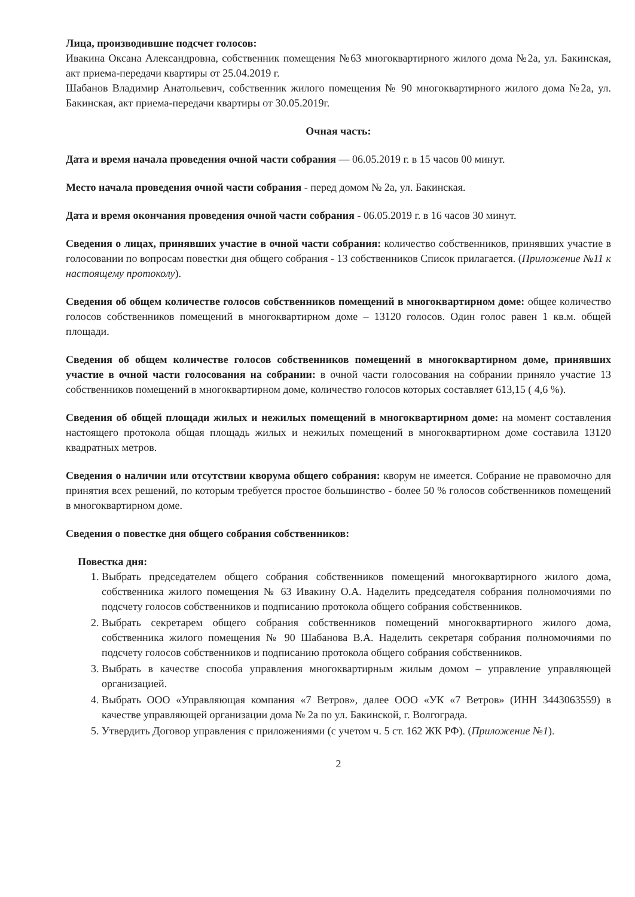Лица, производившие подсчет голосов:
Ивакина Оксана Александровна, собственник помещения №63 многоквартирного жилого дома №2а, ул. Бакинская, акт приема-передачи квартиры от 25.04.2019 г.
Шабанов Владимир Анатольевич, собственник жилого помещения № 90 многоквартирного жилого дома №2а, ул. Бакинская, акт приема-передачи квартиры от 30.05.2019г.
Очная часть:
Дата и время начала проведения очной части собрания — 06.05.2019 г. в 15 часов 00 минут.
Место начала проведения очной части собрания - перед домом № 2а, ул. Бакинская.
Дата и время окончания проведения очной части собрания - 06.05.2019 г. в 16 часов 30 минут.
Сведения о лицах, принявших участие в очной части собрания: количество собственников, принявших участие в голосовании по вопросам повестки дня общего собрания - 13 собственников Список прилагается. (Приложение №11 к настоящему протоколу).
Сведения об общем количестве голосов собственников помещений в многоквартирном доме: общее количество голосов собственников помещений в многоквартирном доме – 13120 голосов. Один голос равен 1 кв.м. общей площади.
Сведения об общем количестве голосов собственников помещений в многоквартирном доме, принявших участие в очной части голосования на собрании: в очной части голосования на собрании приняло участие 13 собственников помещений в многоквартирном доме, количество голосов которых составляет 613,15 ( 4,6 %).
Сведения об общей площади жилых и нежилых помещений в многоквартирном доме: на момент составления настоящего протокола общая площадь жилых и нежилых помещений в многоквартирном доме составила 13120 квадратных метров.
Сведения о наличии или отсутствии кворума общего собрания: кворум не имеется. Собрание не правомочно для принятия всех решений, по которым требуется простое большинство - более 50 % голосов собственников помещений в многоквартирном доме.
Сведения о повестке дня общего собрания собственников:
Повестка дня:
1. Выбрать председателем общего собрания собственников помещений многоквартирного жилого дома, собственника жилого помещения № 63 Ивакину О.А. Наделить председателя собрания полномочиями по подсчету голосов собственников и подписанию протокола общего собрания собственников.
2. Выбрать секретарем общего собрания собственников помещений многоквартирного жилого дома, собственника жилого помещения № 90 Шабанова В.А. Наделить секретаря собрания полномочиями по подсчету голосов собственников и подписанию протокола общего собрания собственников.
3. Выбрать в качестве способа управления многоквартирным жилым домом – управление управляющей организацией.
4. Выбрать ООО «Управляющая компания «7 Ветров», далее ООО «УК «7 Ветров» (ИНН 3443063559) в качестве управляющей организации дома № 2а по ул. Бакинской, г. Волгограда.
5. Утвердить Договор управления с приложениями (с учетом ч. 5 ст. 162 ЖК РФ). (Приложение №1).
2